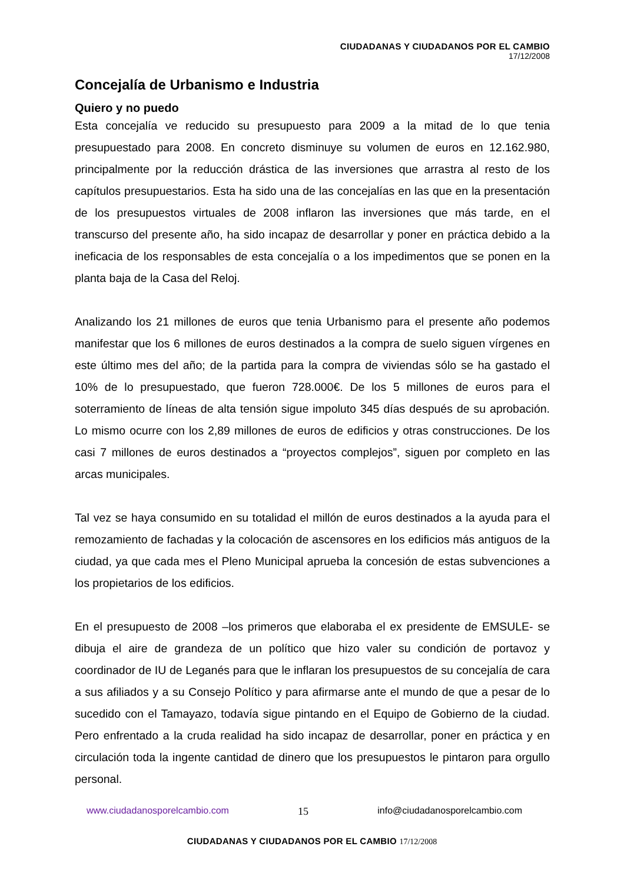CIUDADANAS Y CIUDADANOS POR EL CAMBIO
17/12/2008
Concejalía de Urbanismo e Industria
Quiero y no puedo
Esta concejalía ve reducido su presupuesto para 2009 a la mitad de lo que tenia presupuestado para 2008. En concreto disminuye su volumen de euros en 12.162.980, principalmente por la reducción drástica de las inversiones que arrastra al resto de los capítulos presupuestarios. Esta ha sido una de las concejalías en las que en la presentación de los presupuestos virtuales de 2008 inflaron las inversiones que más tarde, en el transcurso del presente año, ha sido incapaz de desarrollar y poner en práctica debido a la ineficacia de los responsables de esta concejalía o a los impedimentos que se ponen en la planta baja de la Casa del Reloj.
Analizando los 21 millones de euros que tenia Urbanismo para el presente año podemos manifestar que los 6 millones de euros destinados a la compra de suelo siguen vírgenes en este último mes del año; de la partida para la compra de viviendas sólo se ha gastado el 10% de lo presupuestado, que fueron 728.000€. De los 5 millones de euros para el soterramiento de líneas de alta tensión sigue impoluto 345 días después de su aprobación. Lo mismo ocurre con los 2,89 millones de euros de edificios y otras construcciones. De los casi 7 millones de euros destinados a “proyectos complejos”, siguen por completo en las arcas municipales.
Tal vez se haya consumido en su totalidad el millón de euros destinados a la ayuda para el remozamiento de fachadas y la colocación de ascensores en los edificios más antiguos de la ciudad, ya que cada mes el Pleno Municipal aprueba la concesión de estas subvenciones a los propietarios de los edificios.
En el presupuesto de 2008 –los primeros que elaboraba el ex presidente de EMSULE- se dibuja el aire de grandeza de un político que hizo valer su condición de portavoz y coordinador de IU de Leganés para que le inflaran los presupuestos de su concejalía de cara a sus afiliados y a su Consejo Político y para afirmarse ante el mundo de que a pesar de lo sucedido con el Tamayazo, todavía sigue pintando en el Equipo de Gobierno de la ciudad. Pero enfrentado a la cruda realidad ha sido incapaz de desarrollar, poner en práctica y en circulación toda la ingente cantidad de dinero que los presupuestos le pintaron para orgullo personal.
www.ciudadanosporelcambio.com 15 info@ciudadanosporelcambio.com
CIUDADANAS Y CIUDADANOS POR EL CAMBIO 17/12/2008